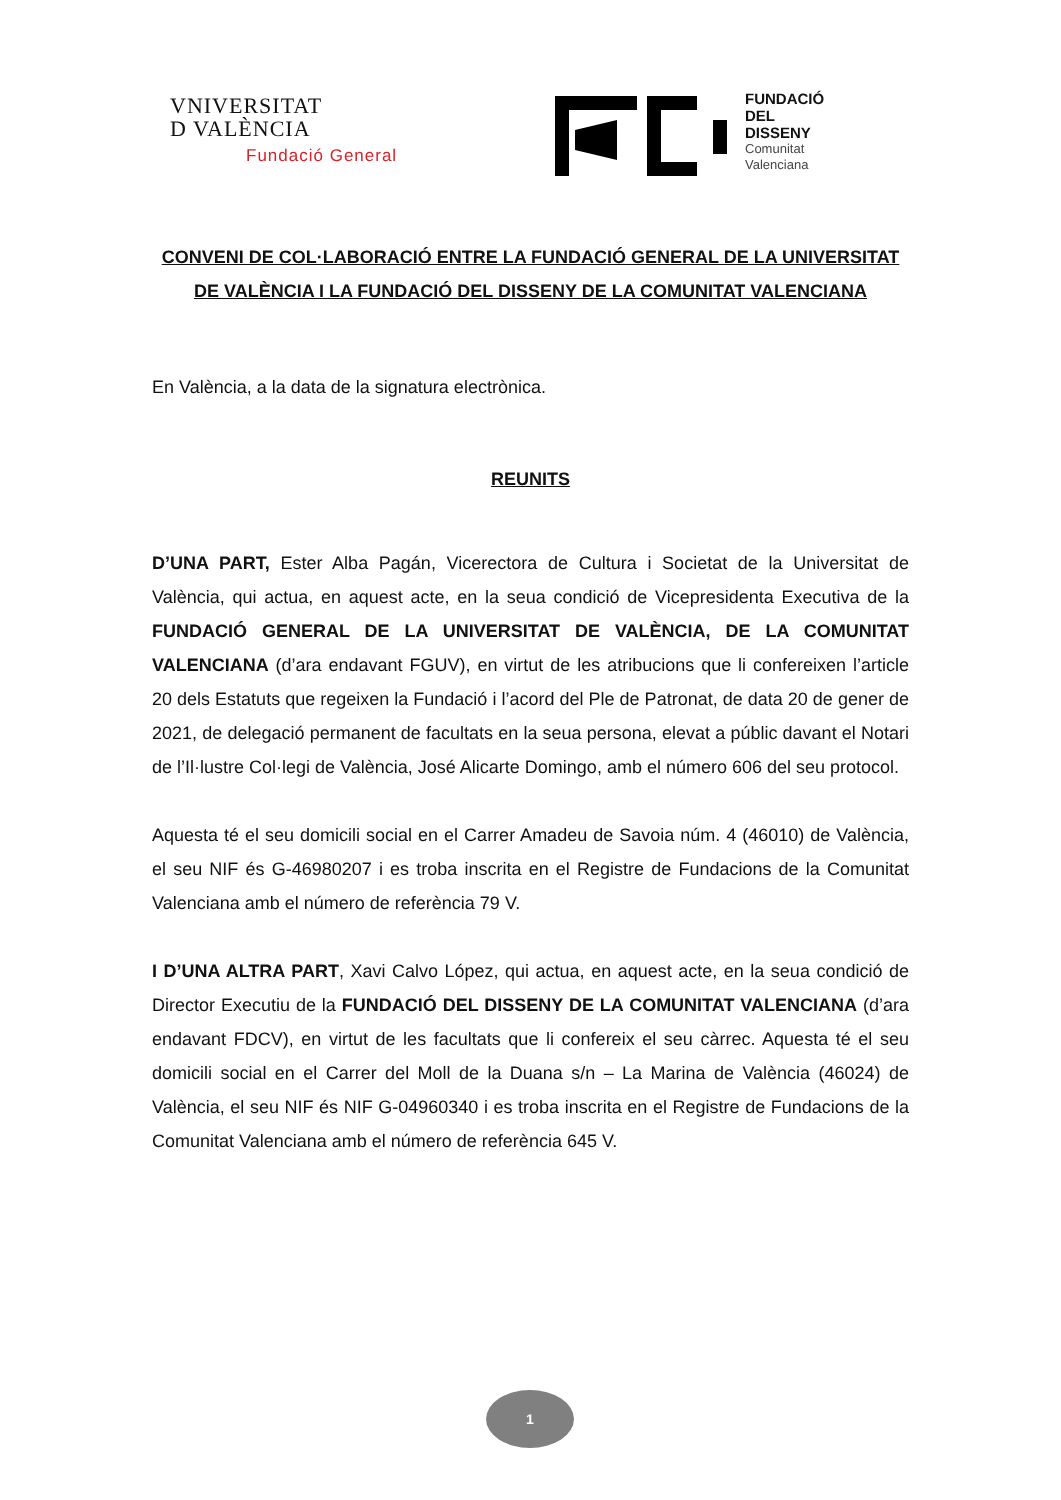VNIVERSITAT
D VALÈNCIA
Fundació General
FUNDACIÓ
DEL
DISSENY
Comunitat
Valenciana
CONVENI DE COL·LABORACIÓ ENTRE LA FUNDACIÓ GENERAL DE LA UNIVERSITAT DE VALÈNCIA I LA FUNDACIÓ DEL DISSENY DE LA COMUNITAT VALENCIANA
En València, a la data de la signatura electrònica.
REUNITS
D’UNA PART, Ester Alba Pagán, Vicerectora de Cultura i Societat de la Universitat de València, qui actua, en aquest acte, en la seua condició de Vicepresidenta Executiva de la FUNDACIÓ GENERAL DE LA UNIVERSITAT DE VALÈNCIA, DE LA COMUNITAT VALENCIANA (d’ara endavant FGUV), en virtut de les atribucions que li confereixen l’article 20 dels Estatuts que regeixen la Fundació i l’acord del Ple de Patronat, de data 20 de gener de 2021, de delegació permanent de facultats en la seua persona, elevat a públic davant el Notari de l’Il·lustre Col·legi de València, José Alicarte Domingo, amb el número 606 del seu protocol.
Aquesta té el seu domicili social en el Carrer Amadeu de Savoia núm. 4 (46010) de València, el seu NIF és G-46980207 i es troba inscrita en el Registre de Fundacions de la Comunitat Valenciana amb el número de referència 79 V.
I D’UNA ALTRA PART, Xavi Calvo López, qui actua, en aquest acte, en la seua condició de Director Executiu de la FUNDACIÓ DEL DISSENY DE LA COMUNITAT VALENCIANA (d’ara endavant FDCV), en virtut de les facultats que li confereix el seu càrrec. Aquesta té el seu domicili social en el Carrer del Moll de la Duana s/n – La Marina de València (46024) de València, el seu NIF és NIF G-04960340 i es troba inscrita en el Registre de Fundacions de la Comunitat Valenciana amb el número de referència 645 V.
1